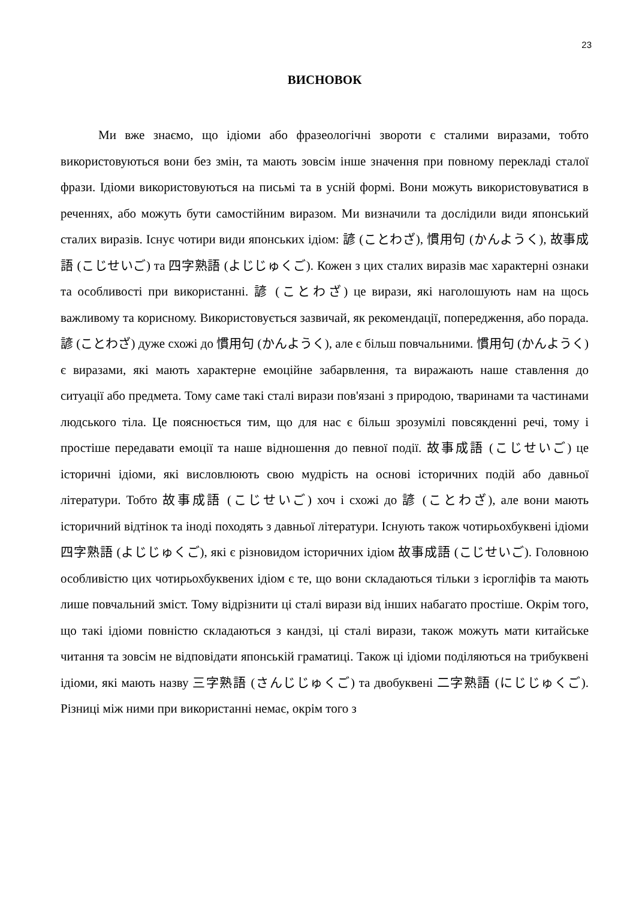23
ВИСНОВОК
Ми вже знаємо, що ідіоми або фразеологічні звороти є сталими виразами, тобто використовуються вони без змін, та мають зовсім інше значення при повному перекладі сталої фрази. Ідіоми використовуються на письмі та в усній формі. Вони можуть використовуватися в реченнях, або можуть бути самостійним виразом. Ми визначили та дослідили види японський сталих виразів. Існує чотири види японських ідіом: 諺 (ことわざ), 慣用句 (かんようく), 故事成語 (こじせいご) та 四字熟語 (よじじゅくご). Кожен з цих сталих виразів має характерні ознаки та особливості при використанні. 諺 (ことわざ) це вирази, які наголошують нам на щось важливому та корисному. Використовується зазвичай, як рекомендації, попередження, або порада. 諺 (ことわざ) дуже схожі до 慣用句 (かんようく), але є більш повчальними. 慣用句 (かんようく) є виразами, які мають характерне емоційне забарвлення, та виражають наше ставлення до ситуації або предмета. Тому саме такі сталі вирази пов'язані з природою, тваринами та частинами людського тіла. Це пояснюється тим, що для нас є більш зрозумілі повсякденні речі, тому і простіше передавати емоції та наше відношення до певної події. 故事成語 (こじせいご) це історичні ідіоми, які висловлюють свою мудрість на основі історичних подій або давньої літератури. Тобто 故事成語 (こじせいご) хоч і схожі до 諺 (ことわざ), але вони мають історичний відтінок та іноді походять з давньої літератури. Існують також чотирьохбуквені ідіоми 四字熟語 (よじじゅくご), які є різновидом історичних ідіом 故事成語 (こじせいご). Головною особливістю цих чотирьохбуквених ідіом є те, що вони складаються тільки з ієрогліфів та мають лише повчальний зміст. Тому відрізнити ці сталі вирази від інших набагато простіше. Окрім того, що такі ідіоми повністю складаються з кандзі, ці сталі вирази, також можуть мати китайське читання та зовсім не відповідати японській граматиці. Також ці ідіоми поділяються на трибуквені ідіоми, які мають назву 三字熟語 (さんじじゅくご) та двобуквені 二字熟語 (にじじゅくご). Різниці між ними при використанні немає, окрім того з